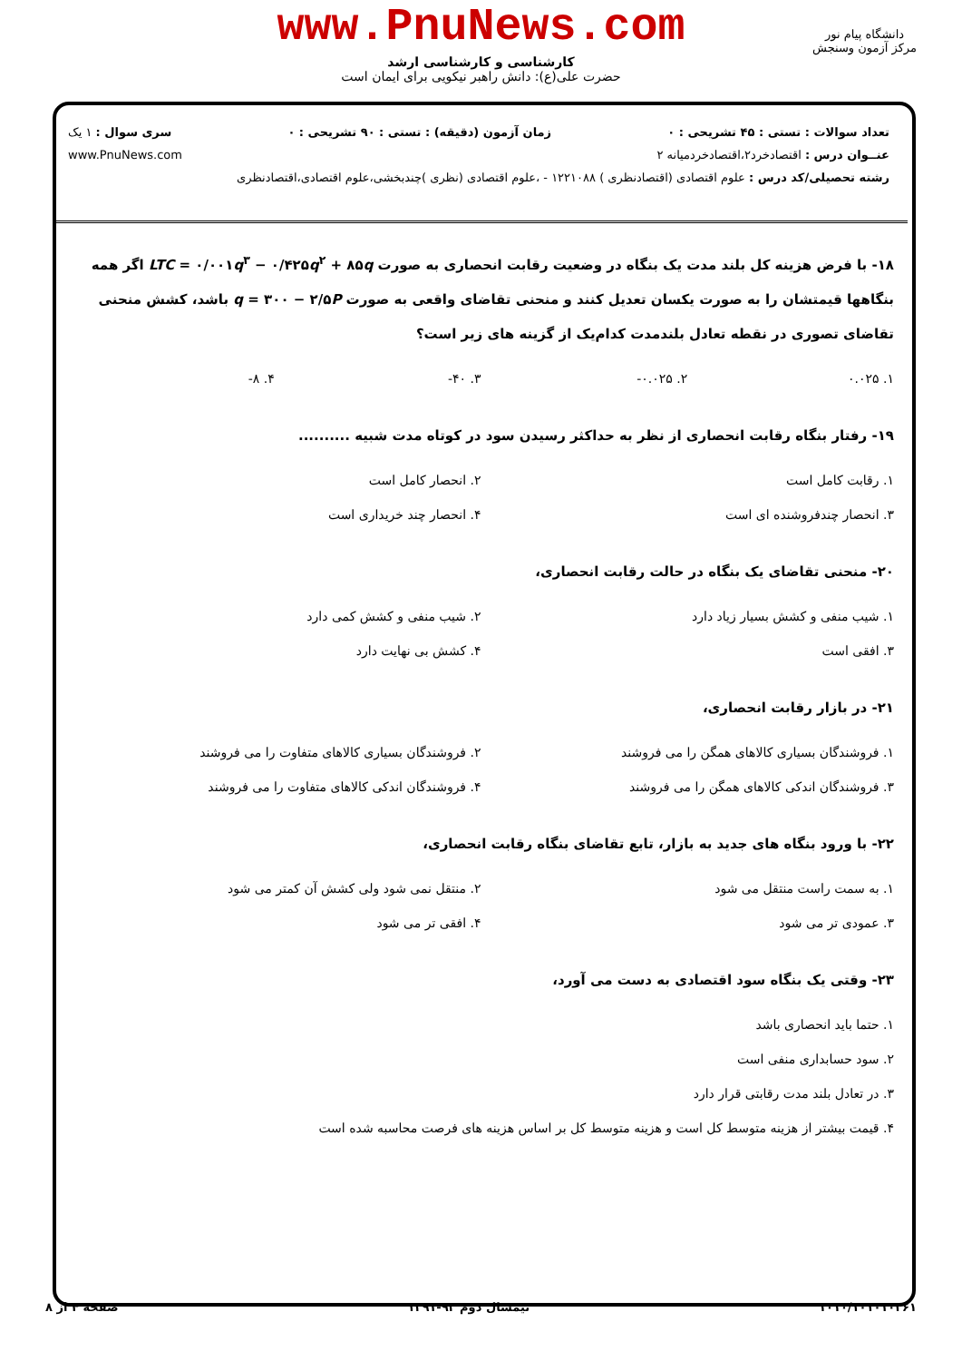www.PnuNews.com
کارشناسی و کارشناسی ارشد
حضرت علی(ع): دانش راهبر نیکویی برای ایمان است
دانشگاه پیام نور
مرکز آزمون وسنجش
تعداد سوالات : تستی : ۴۵ تشریحی : ۰ زمان آزمون (دقیقه) : تستی : ۹۰ تشریحی : ۰ سری سوال : ۱ یک
عنــوان درس : اقتصادخرد۲،اقتصادخردمیانه ۲ www.PnuNews.com
رشته تحصیلی/کد درس : علوم اقتصادی (اقتصادنظری ) ۱۲۲۱۰۸۸ - ،علوم اقتصادی (نظری )چندبخشی،علوم اقتصادی،اقتصادنظری
۱۸- با فرض هزینه کل بلند مدت یک بنگاه در وضعیت رقابت انحصاری به صورت LTC = ۰/۰۰۱q<sup>۳</sup> − ۰/۴۲۵q<sup>۲</sup> + ۸۵q اگر همه بنگاهها قیمتشان را به صورت یکسان تعدیل کنند و منحنی تقاضای واقعی به صورت q = ۳۰۰ − ۲/۵P باشد، کشش منحنی تقاضای تصوری در نقطه تعادل بلندمدت کدام‌یک از گزینه های زیر است؟
۱. ۰.۰۲۵
۲. ۰.۰۲۵-
۳. ۴۰-
۴. ۸-
۱۹- رفتار بنگاه رقابت انحصاری از نظر به حداکثر رسیدن سود در کوتاه مدت شبیه ..........
۱. رقابت کامل است
۲. انحصار کامل است
۳. انحصار چندفروشنده ای است
۴. انحصار چند خریداری است
۲۰- منحنی تقاضای یک بنگاه در حالت رقابت انحصاری،
۱. شیب منفی و کشش بسیار زیاد دارد
۲. شیب منفی و کشش کمی دارد
۳. افقی است
۴. کشش بی نهایت دارد
۲۱- در بازار رقابت انحصاری،
۱. فروشندگان بسیاری کالاهای همگن را می فروشند
۲. فروشندگان بسیاری کالاهای متفاوت را می فروشند
۳. فروشندگان اندکی کالاهای همگن را می فروشند
۴. فروشندگان اندکی کالاهای متفاوت را می فروشند
۲۲- با ورود بنگاه های جدید به بازار، تابع تقاضای بنگاه رقابت انحصاری،
۱. به سمت راست منتقل می شود
۲. منتقل نمی شود ولی کشش آن کمتر می شود
۳. عمودی تر می شود
۴. افقی تر می شود
۲۳- وقتی یک بنگاه سود اقتصادی به دست می آورد،
۱. حتما باید انحصاری باشد
۲. سود حسابداری منفی است
۳. در تعادل بلند مدت رقابتی قرار دارد
۴. قیمت بیشتر از هزینه متوسط کل است و هزینه متوسط کل بر اساس هزینه های فرصت محاسبه شده است
۱۰۱۰/۱۰۱۰۱۰۳۶۱ نیمسال دوم ۹۲-۱۳۹۱ صفحه ۴ از ۸